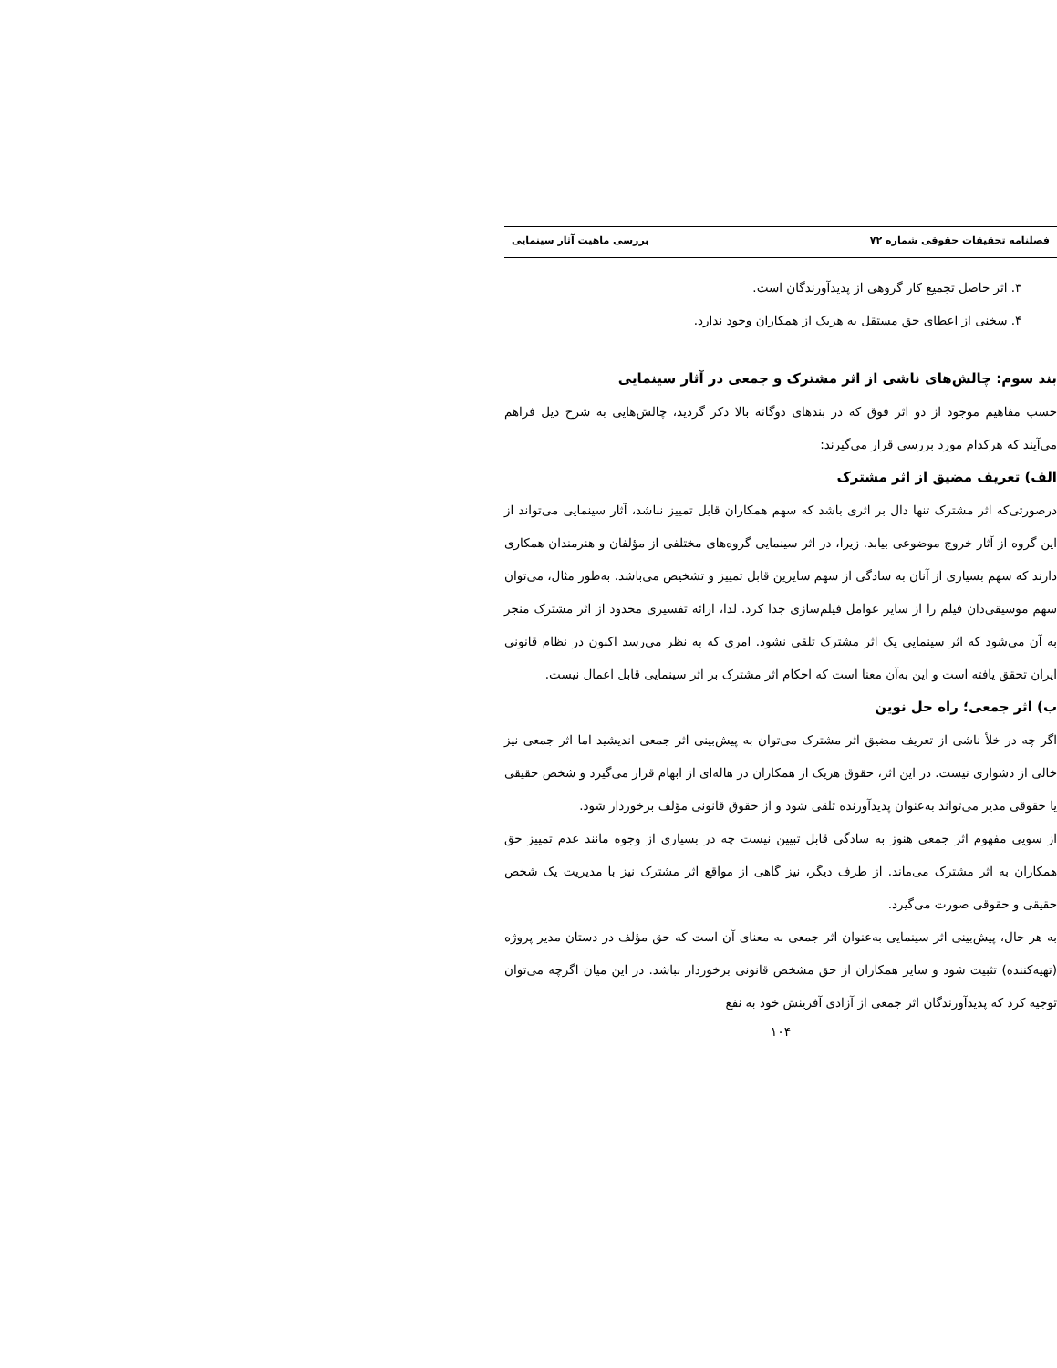فصلنامه تحقیقات حقوقی شماره ۷۲ بررسی ماهیت آثار سینمایی
۳. اثر حاصل تجمیع کار گروهی از پدیدآورندگان است.
۴. سخنی از اعطای حق مستقل به هریک از همکاران وجود ندارد.
بند سوم: چالش‌های ناشی از اثر مشترک و جمعی در آثار سینمایی
حسب مفاهیم موجود از دو اثر فوق که در بندهای دوگانه بالا ذکر گردید، چالش‌هایی به شرح ذیل فراهم می‌آیند که هرکدام مورد بررسی قرار می‌گیرند:
الف) تعریف مضیق از اثر مشترک
درصورتی‌که اثر مشترک تنها دال بر اثری باشد که سهم همکاران قابل تمییز نباشد، آثار سینمایی می‌تواند از این گروه از آثار خروج موضوعی بیابد. زیرا، در اثر سینمایی گروه‌های مختلفی از مؤلفان و هنرمندان همکاری دارند که سهم بسیاری از آنان به سادگی از سهم سایرین قابل تمییز و تشخیص می‌باشد. به‌طور مثال، می‌توان سهم موسیقی‌دان فیلم را از سایر عوامل فیلم‌سازی جدا کرد. لذا، ارائه تفسیری محدود از اثر مشترک منجر به آن می‌شود که اثر سینمایی یک اثر مشترک تلقی نشود. امری که به نظر می‌رسد اکنون در نظام قانونی ایران تحقق یافته است و این به‌آن معنا است که احکام اثر مشترک بر اثر سینمایی قابل اعمال نیست.
ب) اثر جمعی؛ راه حل نوین
اگر چه در خلأ ناشی از تعریف مضیق اثر مشترک می‌توان به پیش‌بینی اثر جمعی اندیشید اما اثر جمعی نیز خالی از دشواری نیست. در این اثر، حقوق هریک از همکاران در هاله‌ای از ابهام قرار می‌گیرد و شخص حقیقی یا حقوقی مدیر می‌تواند به‌عنوان پدیدآورنده تلقی شود و از حقوق قانونی مؤلف برخوردار شود.
از سویی مفهوم اثر جمعی هنوز به سادگی قابل تبیین نیست چه در بسیاری از وجوه مانند عدم تمییز حق همکاران به اثر مشترک می‌ماند. از طرف دیگر، نیز گاهی از مواقع اثر مشترک نیز با مدیریت یک شخص حقیقی و حقوقی صورت می‌گیرد.
به هر حال، پیش‌بینی اثر سینمایی به‌عنوان اثر جمعی به معنای آن است که حق مؤلف در دستان مدیر پروژه (تهیه‌کننده) تثبیت شود و سایر همکاران از حق مشخص قانونی برخوردار نباشد. در این میان اگرچه می‌توان توجیه کرد که پدیدآورندگان اثر جمعی از آزادی آفرینش خود به نفع
۱۰۴